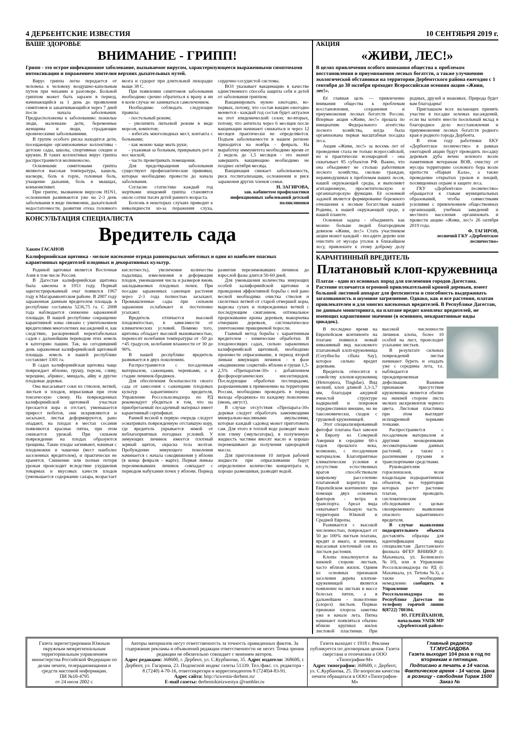4 ДЕРБЕНТСКИЕ ИЗВЕСТИЯ 10 СЕНТЯБРЯ 2019 г.
ВАШЕ ЗДОРОВЬЕ
ВНИМАНИЕ - ГРИПП!
Грипп - это острое инфекционное заболевание, вызываемое вирусом, характеризующееся выраженными симптомами интоксикации и поражением эпителия верхних дыхательных путей.
Вирус гриппа легко передается от человека к человеку воздушно-капельным путем при чихании и разговоре. Больной гриппом может быть заразен в период, начинающийся за 1 день до проявления симптомов и заканчивающийся через 7 дней после начала заболевания. Предрасположены к заболеванию: пожилые люди, маленькие дети, беременные женщины и люди, страдающие хроническими заболеваниями.
В группе особого риска находятся дети, посещающие организованные коллективы - детские сады, школы, спортивные секции и кружки. В таких коллективах вирус гриппа распространяется молниеносно.
Основными симптомами гриппа являются высокая температура, кашель, насморк, боль в горле, головная боль, учащение дыхания, боль в мышцах, конъюнктивит.
При гриппе, вызванном вирусом H1N1, осложнения развиваются уже на 2-3 день заболевания в виде пневмонии, дыхательной недостаточности, развития отека головного мозга и судорог при длительной лихорадке выше 38 С.
При появлении симптомов заболевания необходимо срочно обратиться к врачу и ни в коем случае не заниматься самолечением.
Необходимо соблюдать следующие правила:
- постельный режим;
- увеличить питьевой режим в виде морсов, компотов;
- избегать многолюдных мест, контакта с больными;
- как можно чаще мыть руки;
- ухаживая за больным, прикрывать рот и нос маской;
- часто проветривать помещения.
Для предотвращения заболевания существуют профилактические прививки, которые необходимо провести до начала заболевания.
Согласно статистике каждый год жертвами эпидемий гриппа становятся около сотни тысяч детей раннего возраста.
Болезнь в некоторых случаях приводит к инвалидности из-за поражения слуха, сердечно-сосудистой системы.
ВОЗ указывает вакцинацию в качестве единственного способа защиты себя и детей от заболевания гриппом.
Вакцинировать нужно ежегодно, во-первых, потому, что состав вакцин ежегодно меняется - каждый год состав будет актуален на этот эпидемический сезон; во-вторых, потому, что антитела через 6 месяцев после вакцинации начинают снижаться и через 12 месяцев практически не определяются. Подъем заболеваемости в нашем регионе приходится на ноябрь - февраль. На выработку иммунитета необходимо время от 2 недель до 1,5 месяцев - это значит завершить вакцинацию необходимо не позднее октября месяца.
Вакцинация снижает заболеваемость, риск госпитализации, осложнения и риск заражения других членов семьи.
Н. ЗАГИРОВА,
зав. кабинетом профилактики инфекционных заболеваний детской поликлиники
КОНСУЛЬТАЦИЯ СПЕЦИАЛИСТА
Вредитель сада
Хаким ГАСАНОВ
Калифорнийская щитовка - мелкое насекомое отряда равнокрылых хоботных и один из наиболее опасных карантинных вредителей плодовых и декоративных культур.
Родиной щитовки является Восточная Азия в том числе Россия.
В Дагестан калифорнийская щитовка была завезена в 1953 году. Первый зарегистрированный очаг появился 1967 году в Магарамкентском районе. В 2007 году зараженная данным вредителем площадь в республике составила 5236,75 га. С 2008 года наблюдается снижение зараженной площади. В нашей республике сокращение карантинной зоны связано с уничтожением вредителями многолетних насаждений и, как следствие, раскорчевкой нерентабельных садов с дальнейшим переводом этих земель в категорию пашни. Так, на сегодняшний день зараженная калифорнийской щитовкой площадь земель в нашей республике составляет 3301 га.
В садах калифорнийская щитовка чаще повреждает яблоню, грушу, персик, сливу, черешню, абрикос, миндаль, айву и другие плодовые деревья.
Она высасывает соки из стволов, ветвей, листьев и плодов, впрыскивая при этом токсическую слюну. На поврежденных калифорнийской щитовкой участках трескается кора и отстает, уменьшается прирост побегов, они искривляются и засыхают, листья деформируются, рано опадают, на плодах в местах сосания появляются красные пятна, при этом снижается урожай. При сильном повреждении на плодах образуются трещины. Такие плоды загнивают, начиная с плодоножки и чашечки (мест наиболее заселенных вредителем), и практически не хранятся. Снижение или полная потеря урожая происходит вследствие ухудшения товарных и вкусовых качеств плодов (уменьшается содержание сахара, возрастает кислотность), увеличения количества падалицы, измельчения и деформации плодов, уменьшения числа и размеров вновь закладываемых плодовых почек. При посадке зараженных саженцев растения через 2-3 года полностью засыхают. Промышленные сады при сильном заражении ослабевают и постепенно усыхают.
Вредитель отличается высокой плодовитостью, в зависимости от климатических условий. Помимо того, щитовка обладает высокой выживаемостью, переносит колебания температуры от -50 до +45 градусов, колебания влажности от 30 до 90%.
В нашей республике вредитель развивается в двух поколениях.
Распространяется с посадочным материалом, саженцами, черенками, а в стадии личинок-бродяжек.
Для обеспечения безопасности своего сада от занесения с саженцами плодовых культур карантинного вредителя, Управление Россельхознадзора по РД рекомендует убедиться в том, что на приобретаемый посадочный материал имеет карантинный сертификат.
Ранней весной в первую очередь следует осматривать поврежденную отставшую кору, где вредитель укрывается зимой от неблагоприятных погодных условий. У зимующих личинок имеется плотный зерный щиток, окраска тела желтая. Пробуждение зимующего поколения начинается с начала сокодвижения у яблони (в конце февраля - марте). Первая линька перезимовавших личинок совпадает с периодом набухания почек у яблони. Период развития перезимовавших личинок до взрослой фазы длится 50-60 дней.
Для уменьшения количества зимующих особей калифорнийской щитовки и проведения эффективной борьбы с ней рано весной необходима очистка стволов и скелетных ветвей от старой отмершей коры, вырезка сухих и поврежденных ветвей с последующим сжиганием, оптимальное прореживание кроны деревьев, выкорчевка отмерших деревьев, систематическое уничтожение прикорневой поросли.
Главный метод борьбы с карантинным вредителем - химические обработки. В плодоносящих садах, сильно зараженных калифорнийской щитовкой, необходимо произвести опрыскивание, в период второй линьки зимующих личинок - в фазе «выдвижение соцветий» яблони и груши 1,5-2,5% «Препаратом-30» с добавлением фосфороорганических инсектицидов. Последующие обработки пестицидами, разрешенными к применению на территории России, необходимо проводить в период выхода «бродяжек» по каждому поколению (июнь, август).
В случае отсутствия «Препарата-30» деревья следует обработать заменяющими минерально-масляными эмульсиями, которые каждый садовод может приготовить сам. Для этого в теплой воде разводят мыло или глину (эмульгаторы), в полученную жидкость частями вносят масло и хорошо перемешивают до получения однородной массы.
Для приготовления 10 литров рабочей жидкости при опрыскивании берут определенное количество концентрата и, хорошо размешивая, разводят водой.
АКЦИЯ
«ЖИВИ, ЛЕС!»
В целях привлечения особого внимания общества к проблемам восстановления и приумножения лесных богатств, а также улучшению экологической обстановки на территории Дербентского района ежегодно с 1 сентября до 30 октября проходит Всероссийская осенняя акция «Живи, лес!».
Её главная цель — привлечение внимания общества к проблемам восстановления, сохранения и приумножения лесных богатств России. Впервые акция «Живи, лес!» прошла по инициативе Федерального агентства лесного хозяйства, когда была организована первая масштабная посадка леса.
Акция «Живи, лес!» за восемь лет её проведения стала не только всероссийской, но и практически всенародной - она охватывает 85 субъектов РФ. Важно, что она объединяет не столько работников лесного хозяйства, сколько граждан, неравнодушных к проблемам наших лесов, нашей окружающей среды, и выполняет агитационную, просветительскую и организаторскую функции. Её основной задачей является формирование бережного отношения к лесным богатствам нашей Родины, к нашей окружающей среде, к нашей планете.
Основная задача - объединить как можно больше людей благородным девизом «Живи, лес!» Стать участником акции может каждый - посадите дерево или очистите от мусора уголок в ближайшем лесу, привлеките к этому доброму делу родных, друзей и знакомых. Природа будет вам благодарна!
Приглашаем всех желающих принять участие в посадке зеленых насаждений, если вы хотите внести посильный вклад в благородное дело восстановления и приумножения лесных богатств родного края и родного города Дербента.
В этом году работники ЕКУ «Дербентское лесничество» в рамках ежегодной акции будут проводить посадку деревьев дуба вечно зеленого возле памятников ветеранам ВОВ, очистку от мусора территорию соснового бора возле крепости «Нарын Кала», а также проведение открытых уроков и лекций, посвященных охране и защите леса.
ГКУ «Дербентское лесничество» обращается к главам муниципальных образований, чтобы совместными усилиями с привлечением общественных организаций, учебных заведений и местного населения организовать и провести акцию «Живи, лес!» 26 октября 2019 года.
Ф. ТАГИРОВ,
лесничий ГКУ «Дербентское лесничество»
КАРАНТИННЫЙ ВРЕДИТЕЛЬ
Платановый клоп-кружевница
Платан - один из основных пород для озеленения городов Дагестана. Растение отличается огромной привлекательной кроной деревьев, имеет большой листовой аппарат для фотосинтеза и способность выдерживать загазованность и шумовое загрязнение. Однако, как и все растения, платан привлекателен и для многих насекомых вредителей. В Республике Дагестан, по данным мониторинга, на платане вредит комплекс вредителей, не имеющих карантинное значение (в основном, некарантинные виды цикадок).
В последнее время на Европейском континенте на платане появился новый инвазивный вид насекомого платановый клоп-кружевница (Corythucha ciliata Say), которое сильно вредит деревьям.
Вредитель относится к семейству клопов-кружевниц (Heteroptera, Tingidae). Вид мелкий, клоп длиной 3,3-3,7 мм, благодаря ажурной ячеистой структуре надкрылий и покровов переднеспинки внешне, но не таксономически, сходен с грушевой кружевницей.
Этот специализированный фитофаг платана был завезен в Европу из Северной Америки в середине 60-х годов прошлого века, возможно, с посадочным материалом. Благоприятные климатические условия и отсутствие естественных врагов способствовали широкому расселению платановой коритухи на Европейском континенте при помощи двух основных факторов - ветра и транспорта. Ареал вида охватывает большую часть территории Южной и Средней Европы.
Развивается с высокой численностью, повреждает от 50 до 100% листьев платана, вредят и имаго, и личинки, высасывая клеточный сок из листьев растения.
Клопы локализуются на нижней стороне листьев, часто вблизи жилок. Одним из основных признаков заселения дерева клопом-кружевницей является появление на листьях в массе белесых пятен, а в дальнейшем - пожелтение (хлороз) листьев. Первые признаки хлороза заметны уже в начале лета. Пятна начинают появляться обычно вблизи крупных жилок листовой пластинки. При высокой численности личинок клопа, более 10 особей на лист, происходит усыхание листьев.
В результате сильных повреждений листья начинают буреть и опадать уже с середины лета, т.е. наблюдается преждевременная дефолиация. Важным признаком присутствия кружевницы является обилие на нижней стороне листа мелких экскрементов черного цвета. Листовая пластинка при этом выглядит испещренной черными точками.
Распространяется с посадочным материалом и другими неокоренными лесоматериалами данных растений, а также с различными грузами и транспортными средствами.
Руководителям горзеленхозов, всем владельцам подкарантинных объектов, на территории которых растет растение платан, проводить систематические обследования с целью своевременного выявления опасного карантинного вредителя.
В случае выявления подозрительного объекта доставлять образцы для идентификации вида специалистам Дагестанского филиала ФГБУ ВНИИКР (г. Махачкала, ул. Белинского №10), или в Управление Россельхознадзора по РД (г. Махачкала, ул. Титова №3), а также необходимо немедленно сообщить в Управление Россельхознадзора по Республике Дагестан по телефону горячей линии 8(8722) 780304.
Ю. ГЕРЕЙХАНОВ,
начальник УАПК МР «Дербентский район»
Газета зарегистрирована Южным окружным межрегиональным территориальным управлением министерства Российской Федерации по делам печати, телерадиовещания и средств массовой информации.
ПИ №10-4795
от 24 июля 2002 г.
Авторы материалов несут ответственность за точность приведенных фактов. За содержание рекламы и объявлений редакция ответственности не несет. Точка зрения редакции не обязательно совпадает с мнением авторов.
Адрес редакции: 368600, г. Дербент, ул. С.Курбанова, 35. Адрес издателя: 368600, г. Дербент, ул. Гагарина, 23. Подписной индекс газеты 51339. Тел./факс. гл. редактора - 8 (7240) 4-70-16, ответсекретаря и корреспондентов 8 (7240)4-83-91.
Адрес сайта: http://izwestia-derbent.ru/
E-mail газеты: derbentskieizwestya @rambler.ru
Газета выходит с 1918 г. Реклама публикуется по договорным ценам. Газета сверстана и отпечатана в ООО «Типография-М»
Адрес типографии: 368600, г. Дербент, ул. С.Курбанова, 25. По вопросам качества печати обращаться в ООО «Типография-М»
Главный редактор
Т.Г.МУСАИДОВА
Газета выходит 104 раза в год по вторникам и пятницам.
Подписано в печать в 14 часов. Фактическое время - 14 часов. Цена в розницу - свободная Тираж 1500 Заказ №